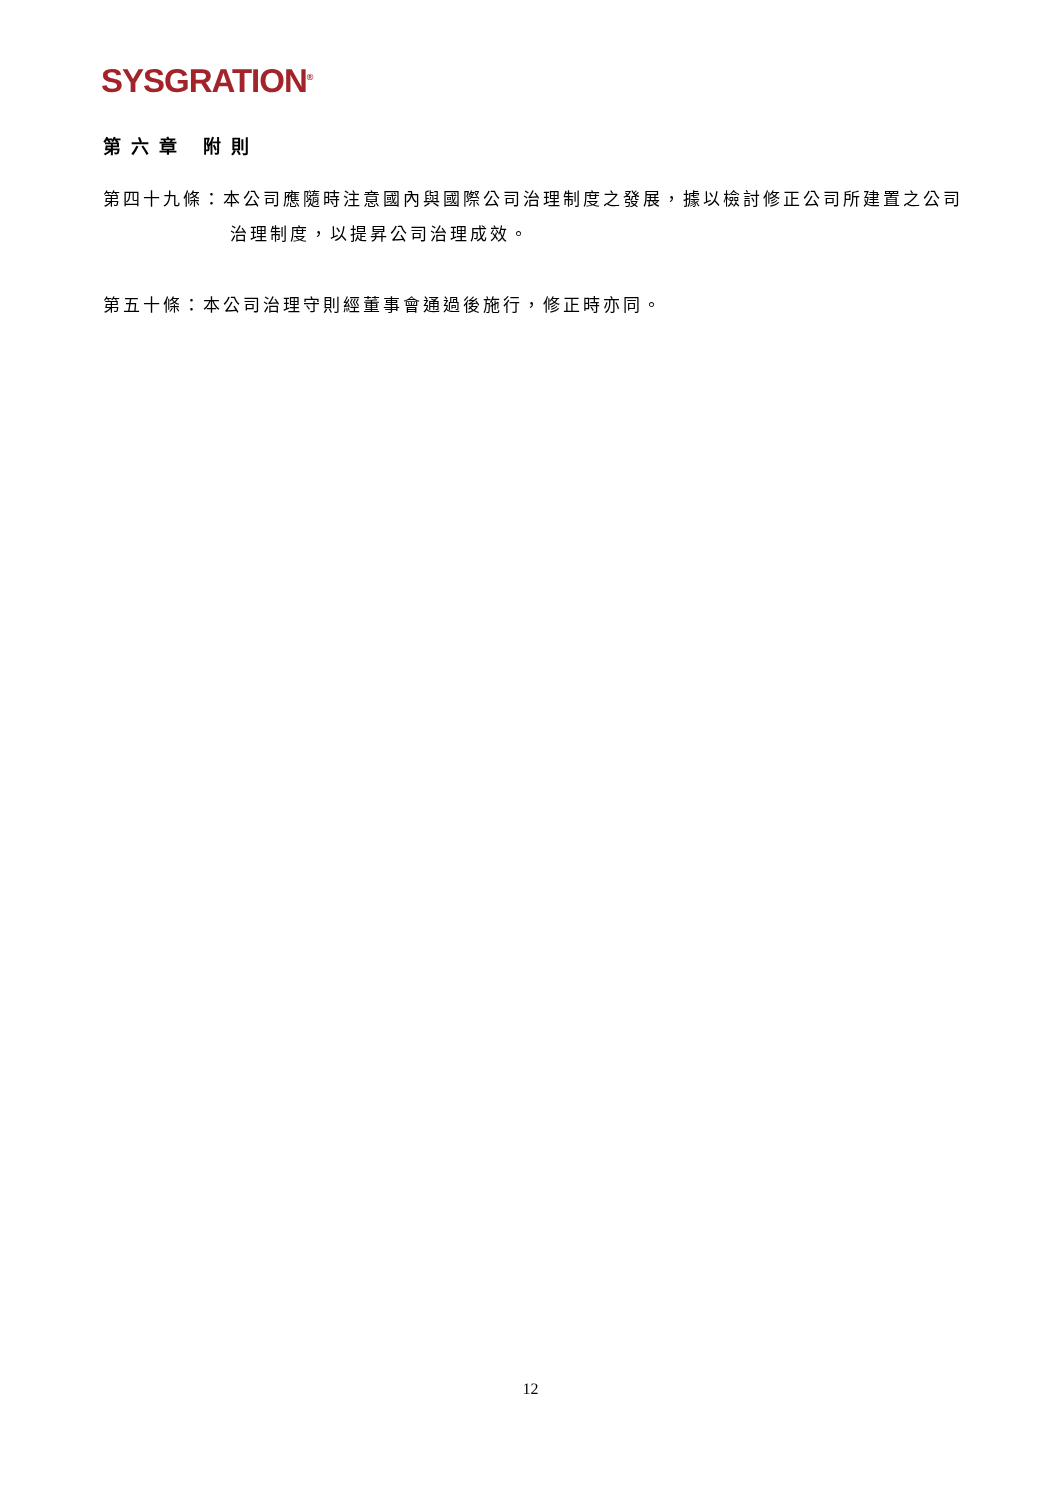SYSGRATION<sup>®</sup>
第六章 附則
第四十九條：本公司應隨時注意國內與國際公司治理制度之發展，據以檢討修正公司所建置之公司治理制度，以提昇公司治理成效。
第五十條：本公司治理守則經董事會通過後施行，修正時亦同。
12